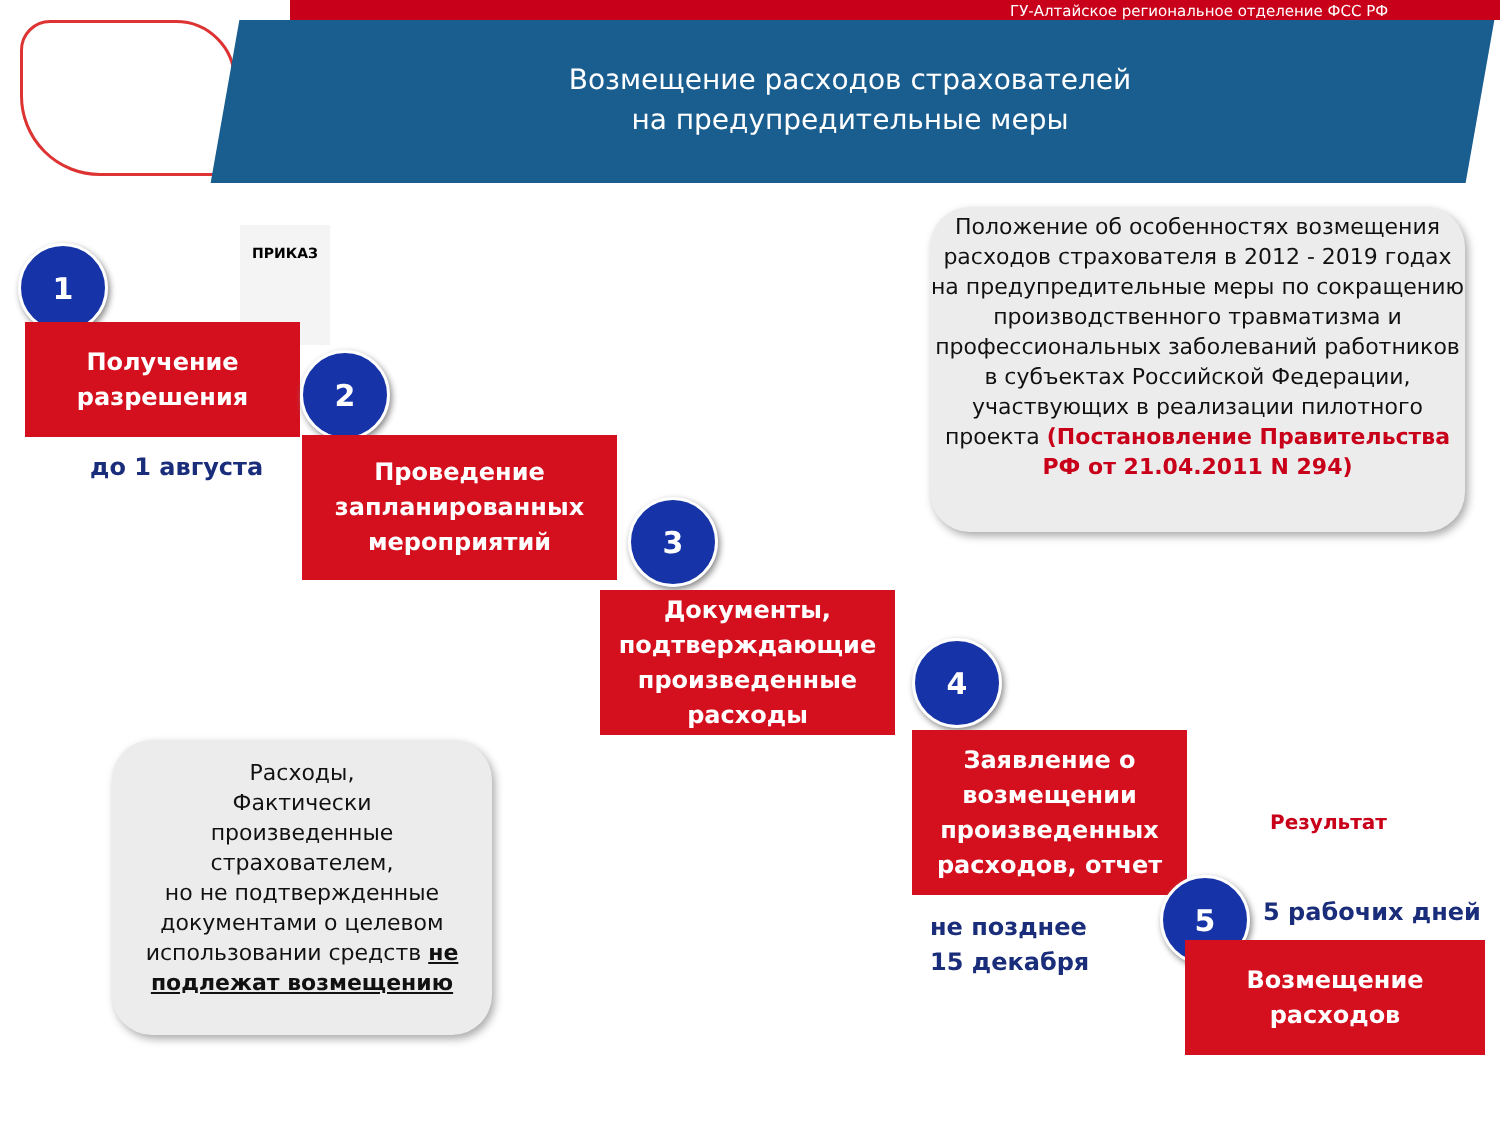ГУ-Алтайское региональное отделение ФСС РФ
Возмещение расходов страхователей
на предупредительные меры
ПРИКАЗ
1
Получение
разрешения
до 1 августа
2
Проведение
запланированных
мероприятий
3
Документы,
подтверждающие
произведенные
расходы
Положение об особенностях возмещения расходов страхователя в 2012 - 2019 годах на предупредительные меры по сокращению производственного травматизма и профессиональных заболеваний работников в субъектах Российской Федерации, участвующих в реализации пилотного проекта (Постановление Правительства РФ от 21.04.2011 N 294)
4
Заявление о
возмещении
произведенных
расходов, отчет
не позднее
15 декабря
Результат
5 5 рабочих дней
Возмещение
расходов
Расходы,
Фактически
произведенные
страхователем,
но не подтвержденные документами о целевом использовании средств не подлежат возмещению